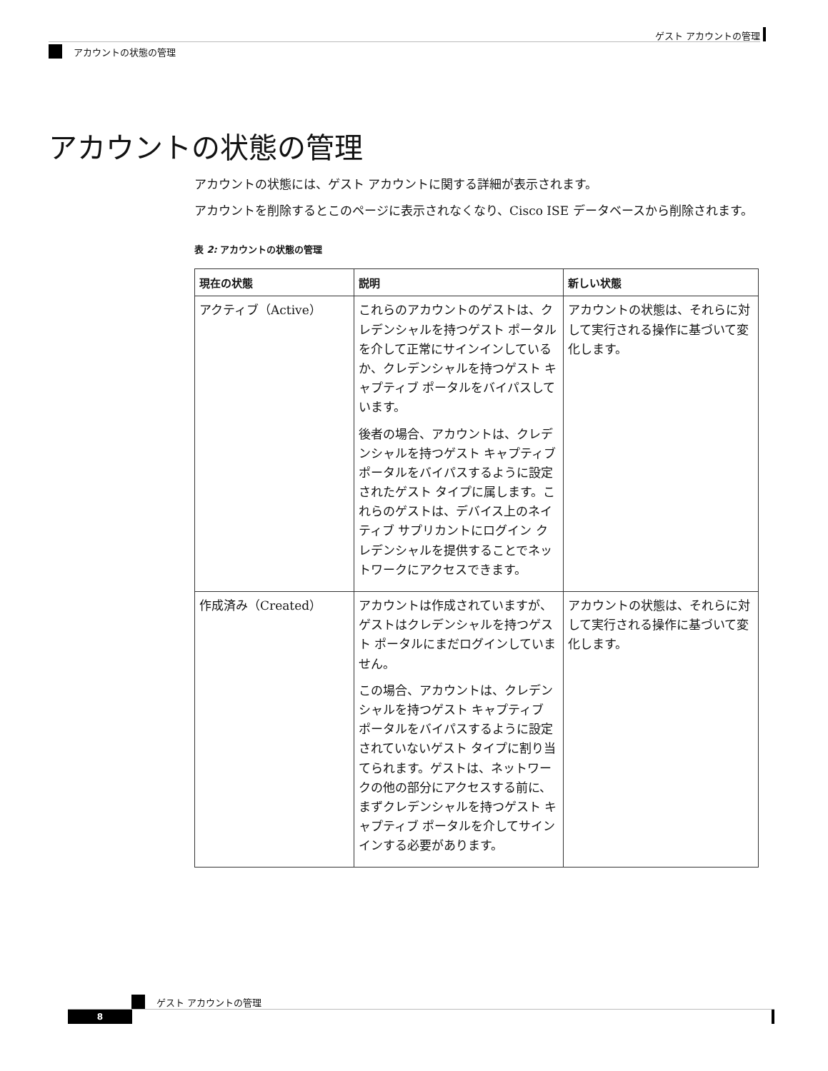ゲスト アカウントの管理
アカウントの状態の管理
アカウントの状態の管理
アカウントの状態には、ゲスト アカウントに関する詳細が表示されます。
アカウントを削除するとこのページに表示されなくなり、Cisco ISE データベースから削除されます。
表 2: アカウントの状態の管理
| 現在の状態 | 説明 | 新しい状態 |
| --- | --- | --- |
| アクティブ（Active） | これらのアカウントのゲストは、クレデンシャルを持つゲスト ポータルを介して正常にサインインしているか、クレデンシャルを持つゲスト キャプティブ ポータルをバイパスしています。 後者の場合、アカウントは、クレデンシャルを持つゲスト キャプティブ ポータルをバイパスするように設定されたゲスト タイプに属します。これらのゲストは、デバイス上のネイティブ サプリカントにログイン クレデンシャルを提供することでネットワークにアクセスできます。 | アカウントの状態は、それらに対して実行される操作に基づいて変化します。 |
| 作成済み（Created） | アカウントは作成されていますが、ゲストはクレデンシャルを持つゲスト ポータルにまだログインしていません。 この場合、アカウントは、クレデンシャルを持つゲスト キャプティブ ポータルをバイパスするように設定されていないゲスト タイプに割り当てられます。ゲストは、ネットワークの他の部分にアクセスする前に、まずクレデンシャルを持つゲスト キャプティブ ポータルを介してサインインする必要があります。 | アカウントの状態は、それらに対して実行される操作に基づいて変化します。 |
ゲスト アカウントの管理
8